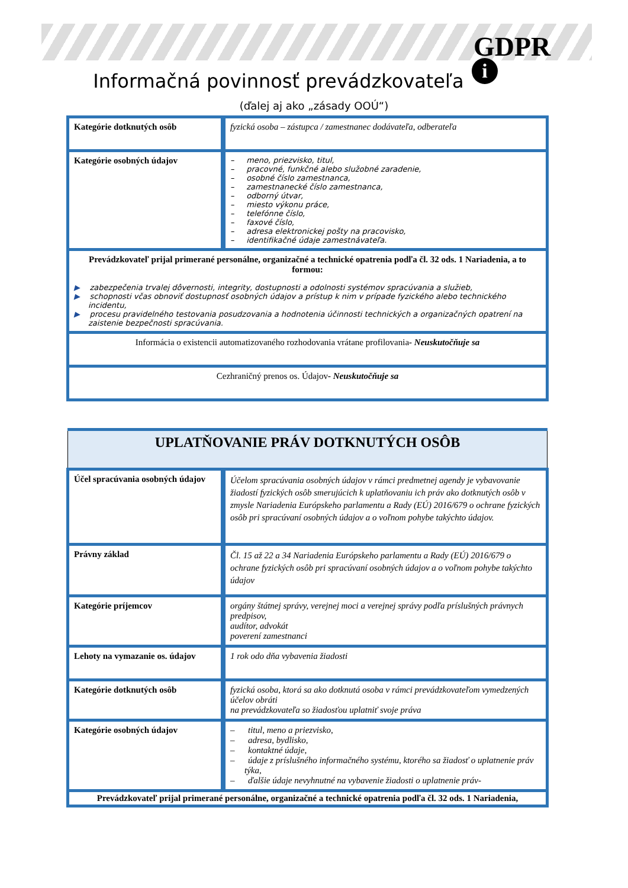GDPR
i
Informačná povinnosť prevádzkovateľa
(ďalej aj ako „zásady OOÚ“)
| Kategórie dotknutých osôb | fyzická osoba – zástupca / zamestnanec dodávateľa, odberateľa |
| Kategórie osobných údajov | – meno, priezvisko, titul, – pracovné, funkčné alebo služobné zaradenie, – osobné číslo zamestnanca, – zamestnanecké číslo zamestnanca, – odborný útvar, – miesto výkonu práce, – telefónne číslo, – faxové číslo, – adresa elektronickej pošty na pracovisko, – identifikačné údaje zamestnávateľa. |
| Prevádzkovateľ prijal primerané personálne, organizačné a technické opatrenia podľa čl. 32 ods. 1 Nariadenia, a to formou: ▶ zabezpečenia trvalej dôvernosti, integrity, dostupnosti a odolnosti systémov spracúvania a služieb, ▶ schopnosti včas obnoviť dostupnosť osobných údajov a prístup k nim v prípade fyzického alebo technického incidentu, ▶ procesu pravidelného testovania posudzovania a hodnotenia účinnosti technických a organizačných opatrení na zaistenie bezpečnosti spracúvania. | |
| Informácia o existencii automatizovaného rozhodovania vrátane profilovania - Neuskutočňuje sa | |
| Cezhraničný prenos os. Údajov - Neuskutočňuje sa | |
| UPLATŇOVANIE PRÁV DOTKNUTÝCH OSÔB | |
| Účel spracúvania osobných údajov | Účelom spracúvania osobných údajov v rámci predmetnej agendy je vybavovanie žiadostí fyzických osôb smerujúcich k uplatňovaniu ich práv ako dotknutých osôb v zmysle Nariadenia Európskeho parlamentu a Rady (EÚ) 2016/679 o ochrane fyzických osôb pri spracúvaní osobných údajov a o voľnom pohybe takýchto údajov. |
| Právny základ | Čl. 15 až 22 a 34 Nariadenia Európskeho parlamentu a Rady (EÚ) 2016/679 o ochrane fyzických osôb pri spracúvaní osobných údajov a o voľnom pohybe takýchto údajov |
| Kategórie príjemcov | orgány štátnej správy, verejnej moci a verejnej správy podľa príslušných právnych predpisov, audítor, advokát poverení zamestnanci |
| Lehoty na vymazanie os. údajov | 1 rok odo dňa vybavenia žiadosti |
| Kategórie dotknutých osôb | fyzická osoba, ktorá sa ako dotknutá osoba v rámci prevádzkovateľom vymedzených účelov obráti na prevádzkovateľa so žiadosťou uplatniť svoje práva |
| Kategórie osobných údajov | – titul, meno a priezvisko, – adresa, bydlisko, – kontaktné údaje, – údaje z príslušného informačného systému, ktorého sa žiadosť o uplatnenie práv týka, – ďalšie údaje nevyhnutné na vybavenie žiadosti o uplatnenie práv- |
| Prevádzkovateľ prijal primerané personálne, organizačné a technické opatrenia podľa čl. 32 ods. 1 Nariadenia, | |